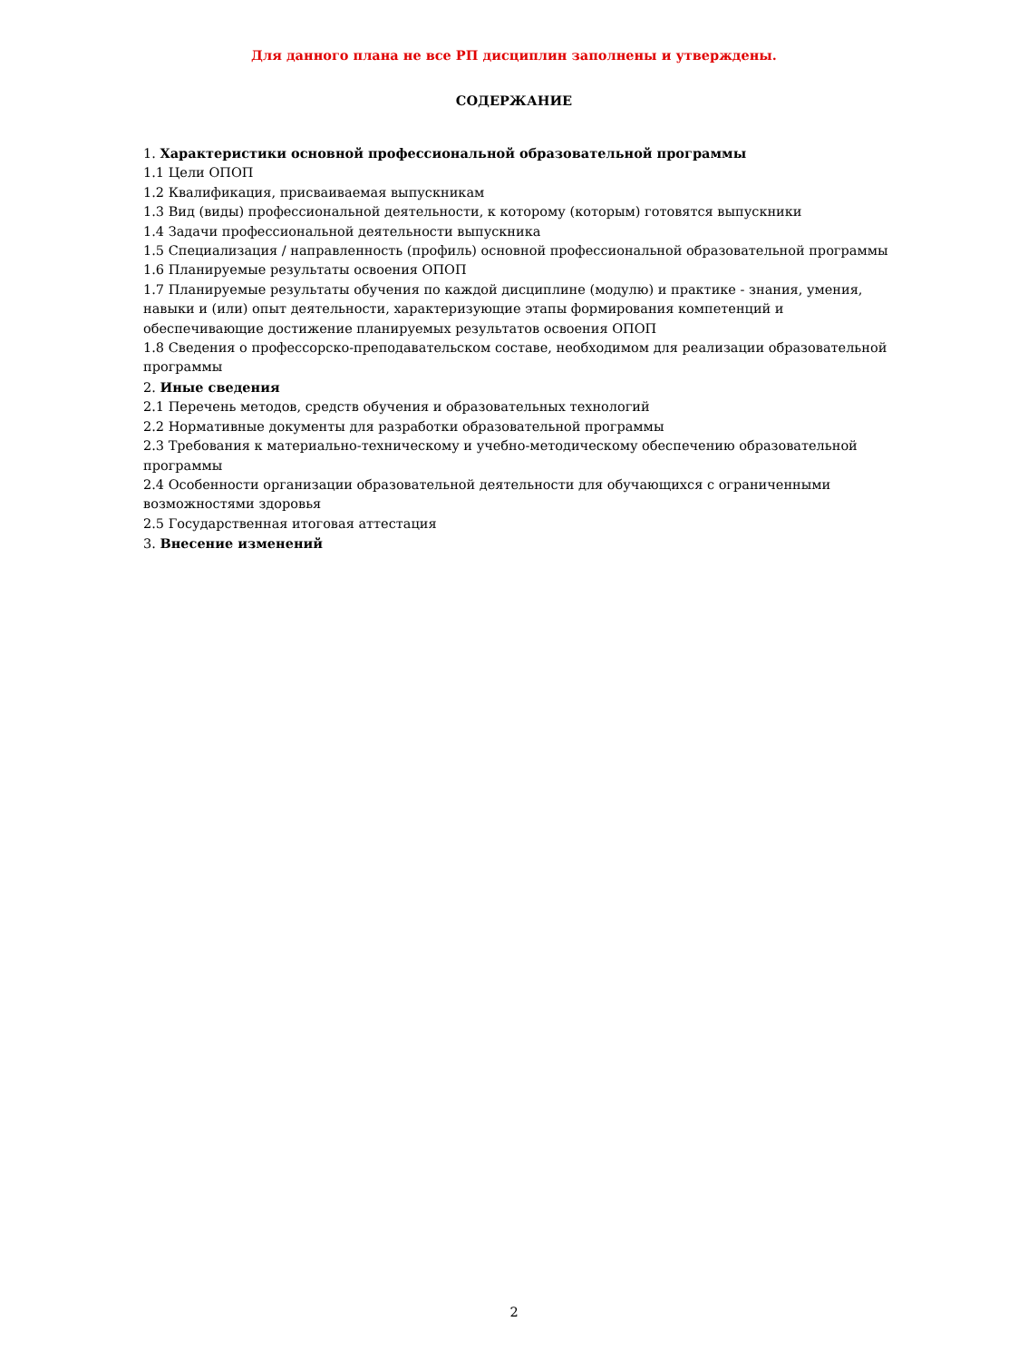Для данного плана не все РП дисциплин заполнены и утверждены.
СОДЕРЖАНИЕ
1. Характеристики основной профессиональной образовательной программы
1.1 Цели ОПОП
1.2 Квалификация, присваиваемая выпускникам
1.3 Вид (виды) профессиональной деятельности, к которому (которым) готовятся выпускники
1.4 Задачи профессиональной деятельности выпускника
1.5 Специализация / направленность (профиль) основной профессиональной образовательной программы
1.6 Планируемые результаты освоения ОПОП
1.7 Планируемые результаты обучения по каждой дисциплине (модулю) и практике - знания, умения, навыки и (или) опыт деятельности, характеризующие этапы формирования компетенций и обеспечивающие достижение планируемых результатов освоения ОПОП
1.8 Сведения о профессорско-преподавательском составе, необходимом для реализации образовательной программы
2. Иные сведения
2.1 Перечень методов, средств обучения и образовательных технологий
2.2 Нормативные документы для разработки образовательной программы
2.3 Требования к материально-техническому и учебно-методическому обеспечению образовательной программы
2.4 Особенности организации образовательной деятельности для обучающихся с ограниченными возможностями здоровья
2.5 Государственная итоговая аттестация
3. Внесение изменений
2